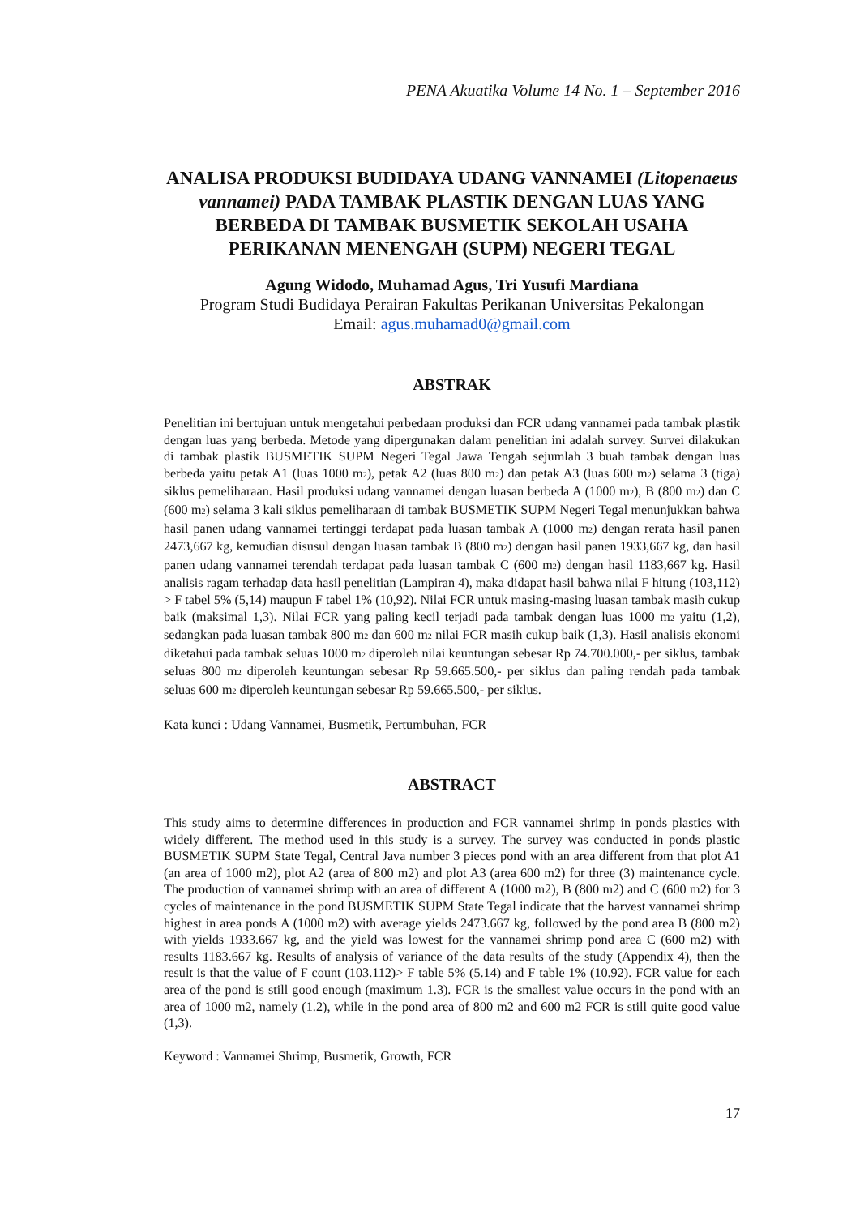PENA Akuatika Volume 14 No. 1 – September 2016
ANALISA PRODUKSI BUDIDAYA UDANG VANNAMEI (Litopenaeus vannamei) PADA TAMBAK PLASTIK DENGAN LUAS YANG BERBEDA DI TAMBAK BUSMETIK SEKOLAH USAHA PERIKANAN MENENGAH (SUPM) NEGERI TEGAL
Agung Widodo, Muhamad Agus, Tri Yusufi Mardiana
Program Studi Budidaya Perairan Fakultas Perikanan Universitas Pekalongan
Email: agus.muhamad0@gmail.com
ABSTRAK
Penelitian ini bertujuan untuk mengetahui perbedaan produksi dan FCR udang vannamei pada tambak plastik dengan luas yang berbeda. Metode yang dipergunakan dalam penelitian ini adalah survey. Survei dilakukan di tambak plastik BUSMETIK SUPM Negeri Tegal Jawa Tengah sejumlah 3 buah tambak dengan luas berbeda yaitu petak A1 (luas 1000 m<sub>2</sub>), petak A2 (luas 800 m<sub>2</sub>) dan petak A3 (luas 600 m<sub>2</sub>) selama 3 (tiga) siklus pemeliharaan. Hasil produksi udang vannamei dengan luasan berbeda A (1000 m<sub>2</sub>), B (800 m<sub>2</sub>) dan C (600 m<sub>2</sub>) selama 3 kali siklus pemeliharaan di tambak BUSMETIK SUPM Negeri Tegal menunjukkan bahwa hasil panen udang vannamei tertinggi terdapat pada luasan tambak A (1000 m<sub>2</sub>) dengan rerata hasil panen 2473,667 kg, kemudian disusul dengan luasan tambak B (800 m<sub>2</sub>) dengan hasil panen 1933,667 kg, dan hasil panen udang vannamei terendah terdapat pada luasan tambak C (600 m<sub>2</sub>) dengan hasil 1183,667 kg. Hasil analisis ragam terhadap data hasil penelitian (Lampiran 4), maka didapat hasil bahwa nilai F hitung (103,112) > F tabel 5% (5,14) maupun F tabel 1% (10,92). Nilai FCR untuk masing-masing luasan tambak masih cukup baik (maksimal 1,3). Nilai FCR yang paling kecil terjadi pada tambak dengan luas 1000 m<sub>2</sub> yaitu (1,2), sedangkan pada luasan tambak 800 m<sub>2</sub> dan 600 m<sub>2</sub> nilai FCR masih cukup baik (1,3). Hasil analisis ekonomi diketahui pada tambak seluas 1000 m<sub>2</sub> diperoleh nilai keuntungan sebesar Rp 74.700.000,- per siklus, tambak seluas 800 m<sub>2</sub> diperoleh keuntungan sebesar Rp 59.665.500,- per siklus dan paling rendah pada tambak seluas 600 m<sub>2</sub> diperoleh keuntungan sebesar Rp 59.665.500,- per siklus.
Kata kunci : Udang Vannamei, Busmetik, Pertumbuhan, FCR
ABSTRACT
This study aims to determine differences in production and FCR vannamei shrimp in ponds plastics with widely different. The method used in this study is a survey. The survey was conducted in ponds plastic BUSMETIK SUPM State Tegal, Central Java number 3 pieces pond with an area different from that plot A1 (an area of 1000 m2), plot A2 (area of 800 m2) and plot A3 (area 600 m2) for three (3) maintenance cycle. The production of vannamei shrimp with an area of different A (1000 m2), B (800 m2) and C (600 m2) for 3 cycles of maintenance in the pond BUSMETIK SUPM State Tegal indicate that the harvest vannamei shrimp highest in area ponds A (1000 m2) with average yields 2473.667 kg, followed by the pond area B (800 m2) with yields 1933.667 kg, and the yield was lowest for the vannamei shrimp pond area C (600 m2) with results 1183.667 kg. Results of analysis of variance of the data results of the study (Appendix 4), then the result is that the value of F count (103.112)> F table 5% (5.14) and F table 1% (10.92). FCR value for each area of the pond is still good enough (maximum 1.3). FCR is the smallest value occurs in the pond with an area of 1000 m2, namely (1.2), while in the pond area of 800 m2 and 600 m2 FCR is still quite good value (1,3).
Keyword : Vannamei Shrimp, Busmetik, Growth, FCR
17